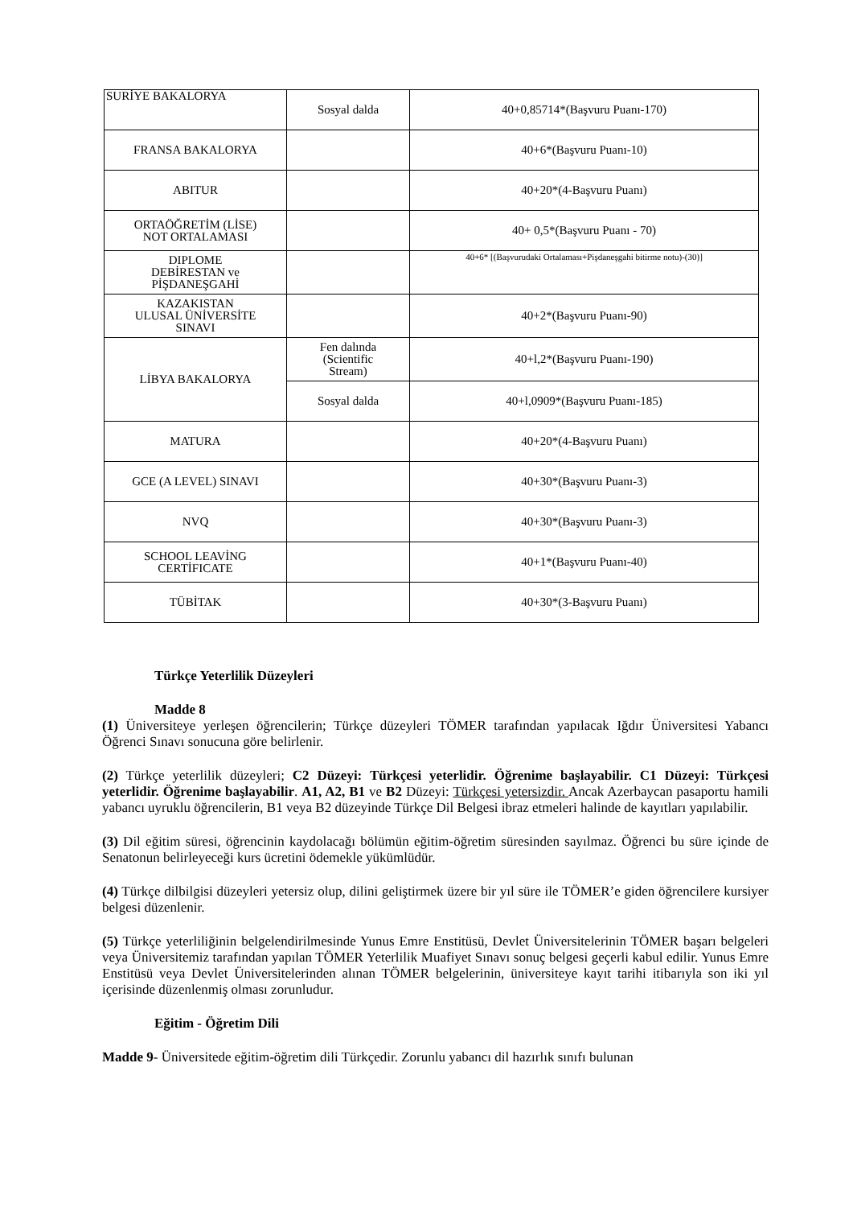| SURİYE BAKALORYA | Sosyal dalda | 40+0,85714*(Başvuru Puanı-170) |
| FRANSA BAKALORYA | | 40+6*(Başvuru Puanı-10) |
| ABITUR | | 40+20*(4-Başvuru Puanı) |
| ORTAÖĞRETİM (LİSE) NOT ORTALAMASI | | 40+ 0,5*(Başvuru Puanı - 70) |
| DIPLOME DEBİRESTAN ve PİŞDANEŞGAHİ | | 40+6* [(Başvurudaki Ortalaması+Pişdaneşgahi bitirme notu)-(30)] |
| KAZAKISTAN ULUSAL ÜNİVERSİTE SINAVI | | 40+2*(Başvuru Puanı-90) |
| LİBYA BAKALORYA | Fen dalında (Scientific Stream) | 40+l,2*(Başvuru Puanı-190) |
| | Sosyal dalda | 40+l,0909*(Başvuru Puanı-185) |
| MATURA | | 40+20*(4-Başvuru Puanı) |
| GCE (A LEVEL) SINAVI | | 40+30*(Başvuru Puanı-3) |
| NVQ | | 40+30*(Başvuru Puanı-3) |
| SCHOOL LEAVİNG CERTİFICATE | | 40+1*(Başvuru Puanı-40) |
| TÜBİTAK | | 40+30*(3-Başvuru Puanı) |
Türkçe Yeterlilik Düzeyleri
Madde 8
(1) Üniversiteye yerleşen öğrencilerin; Türkçe düzeyleri TÖMER tarafından yapılacak Iğdır Üniversitesi Yabancı Öğrenci Sınavı sonucuna göre belirlenir.
(2) Türkçe yeterlilik düzeyleri; C2 Düzeyi: Türkçesi yeterlidir. Öğrenime başlayabilir. C1 Düzeyi: Türkçesi yeterlidir. Öğrenime başlayabilir. A1, A2, B1 ve B2 Düzeyi: Türkçesi yetersizdir. Ancak Azerbaycan pasaportu hamili yabancı uyruklu öğrencilerin, B1 veya B2 düzeyinde Türkçe Dil Belgesi ibraz etmeleri halinde de kayıtları yapılabilir.
(3) Dil eğitim süresi, öğrencinin kaydolacağı bölümün eğitim-öğretim süresinden sayılmaz. Öğrenci bu süre içinde de Senatonun belirleyeceği kurs ücretini ödemekle yükümlüdür.
(4) Türkçe dilbilgisi düzeyleri yetersiz olup, dilini geliştirmek üzere bir yıl süre ile TÖMER’e giden öğrencilere kursiyer belgesi düzenlenir.
(5) Türkçe yeterliliğinin belgelendirilmesinde Yunus Emre Enstitüsü, Devlet Üniversitelerinin TÖMER başarı belgeleri veya Üniversitemiz tarafından yapılan TÖMER Yeterlilik Muafiyet Sınavı sonuç belgesi geçerli kabul edilir. Yunus Emre Enstitüsü veya Devlet Üniversitelerinden alınan TÖMER belgelerinin, üniversiteye kayıt tarihi itibarıyla son iki yıl içerisinde düzenlenmiş olması zorunludur.
Eğitim - Öğretim Dili
Madde 9- Üniversitede eğitim-öğretim dili Türkçedir. Zorunlu yabancı dil hazırlık sınıfı bulunan